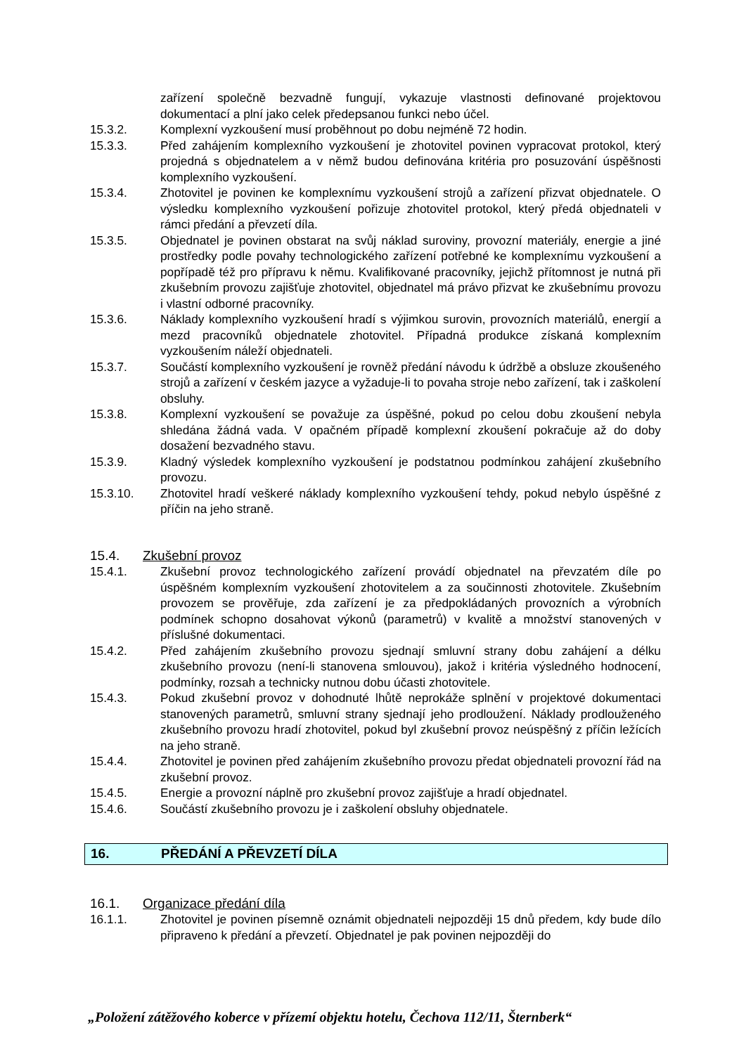zařízení společně bezvadně fungují, vykazuje vlastnosti definované projektovou dokumentací a plní jako celek předepsanou funkci nebo účel.
15.3.2. Komplexní vyzkoušení musí proběhnout po dobu nejméně 72 hodin.
15.3.3. Před zahájením komplexního vyzkoušení je zhotovitel povinen vypracovat protokol, který projedná s objednatelem a v němž budou definována kritéria pro posuzování úspěšnosti komplexního vyzkoušení.
15.3.4. Zhotovitel je povinen ke komplexnímu vyzkoušení strojů a zařízení přizvat objednatele. O výsledku komplexního vyzkoušení pořizuje zhotovitel protokol, který předá objednateli v rámci předání a převzetí díla.
15.3.5. Objednatel je povinen obstarat na svůj náklad suroviny, provozní materiály, energie a jiné prostředky podle povahy technologického zařízení potřebné ke komplexnímu vyzkoušení a popřípadě též pro přípravu k němu. Kvalifikované pracovníky, jejichž přítomnost je nutná při zkušebním provozu zajišťuje zhotovitel, objednatel má právo přizvat ke zkušebnímu provozu i vlastní odborné pracovníky.
15.3.6. Náklady komplexního vyzkoušení hradí s výjimkou surovin, provozních materiálů, energií a mezd pracovníků objednatele zhotovitel. Případná produkce získaná komplexním vyzkoušením náleží objednateli.
15.3.7. Součástí komplexního vyzkoušení je rovněž předání návodu k údržbě a obsluze zkoušeného strojů a zařízení v českém jazyce a vyžaduje-li to povaha stroje nebo zařízení, tak i zaškolení obsluhy.
15.3.8. Komplexní vyzkoušení se považuje za úspěšné, pokud po celou dobu zkoušení nebyla shledána žádná vada. V opačném případě komplexní zkoušení pokračuje až do doby dosažení bezvadného stavu.
15.3.9. Kladný výsledek komplexního vyzkoušení je podstatnou podmínkou zahájení zkušebního provozu.
15.3.10. Zhotovitel hradí veškeré náklady komplexního vyzkoušení tehdy, pokud nebylo úspěšné z příčin na jeho straně.
15.4. Zkušební provoz
15.4.1. Zkušební provoz technologického zařízení provádí objednatel na převzatém díle po úspěšném komplexním vyzkoušení zhotovitelem a za součinnosti zhotovitele. Zkušebním provozem se prověřuje, zda zařízení je za předpokládaných provozních a výrobních podmínek schopno dosahovat výkonů (parametrů) v kvalitě a množství stanovených v příslušné dokumentaci.
15.4.2. Před zahájením zkušebního provozu sjednají smluvní strany dobu zahájení a délku zkušebního provozu (není-li stanovena smlouvou), jakož i kritéria výsledného hodnocení, podmínky, rozsah a technicky nutnou dobu účasti zhotovitele.
15.4.3. Pokud zkušební provoz v dohodnuté lhůtě neprokáže splnění v projektové dokumentaci stanovených parametrů, smluvní strany sjednají jeho prodloužení. Náklady prodlouženého zkušebního provozu hradí zhotovitel, pokud byl zkušební provoz neúspěšný z příčin ležících na jeho straně.
15.4.4. Zhotovitel je povinen před zahájením zkušebního provozu předat objednateli provozní řád na zkušební provoz.
15.4.5. Energie a provozní náplně pro zkušební provoz zajišťuje a hradí objednatel.
15.4.6. Součástí zkušebního provozu je i zaškolení obsluhy objednatele.
16. PŘEDÁNÍ A PŘEVZETÍ DÍLA
16.1. Organizace předání díla
16.1.1. Zhotovitel je povinen písemně oznámit objednateli nejpozději 15 dnů předem, kdy bude dílo připraveno k předání a převzetí. Objednatel je pak povinen nejpozději do
„Položení zátěžového koberce v přízemí objektu hotelu, Čechova 112/11, Šternberk“